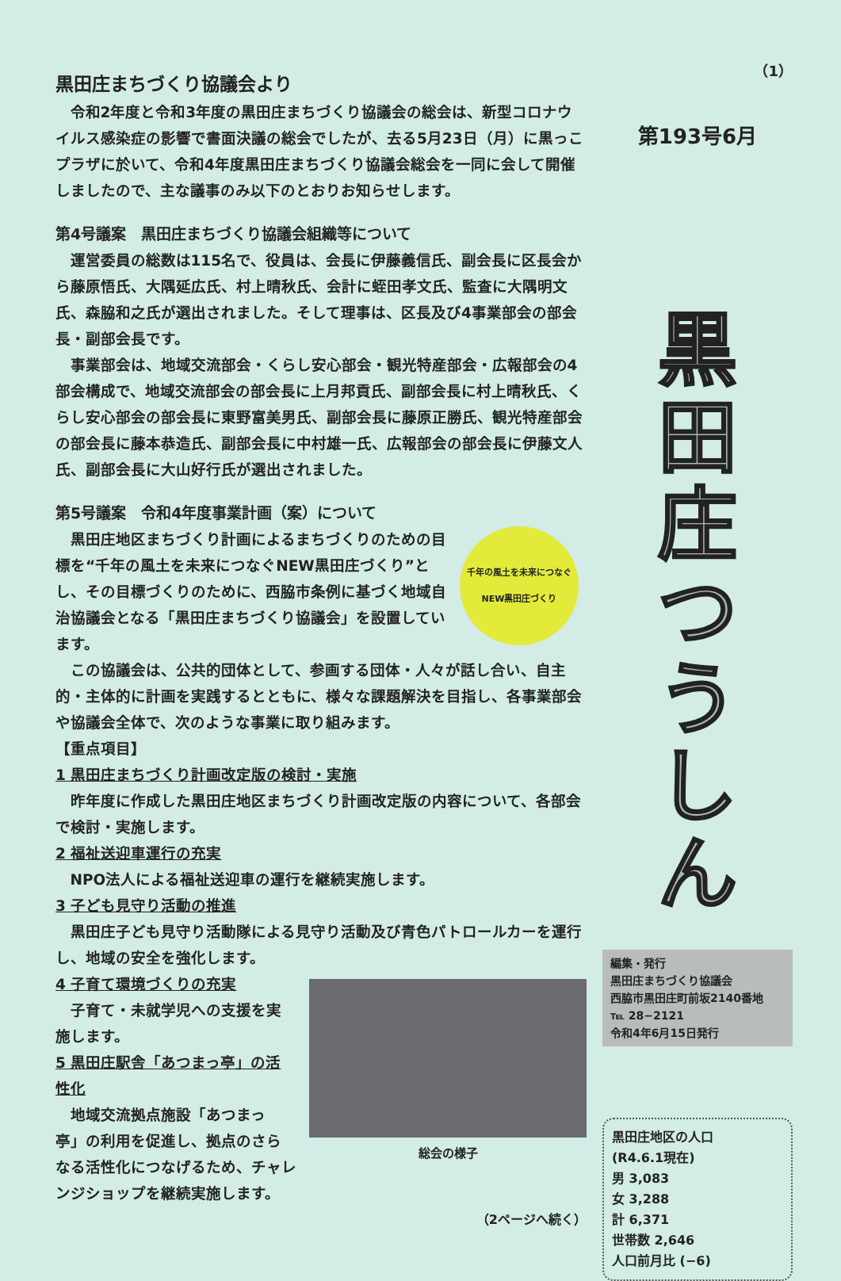黒田庄まちづくり協議会より
令和2年度と令和3年度の黒田庄まちづくり協議会の総会は、新型コロナウイルス感染症の影響で書面決議の総会でしたが、去る5月23日（月）に黒っこプラザに於いて、令和4年度黒田庄まちづくり協議会総会を一同に会して開催しましたので、主な議事のみ以下のとおりお知らせします。
第4号議案　黒田庄まちづくり協議会組織等について
運営委員の総数は115名で、役員は、会長に伊藤義信氏、副会長に区長会から藤原悟氏、大隅延広氏、村上晴秋氏、会計に蛭田孝文氏、監査に大隅明文氏、森脇和之氏が選出されました。そして理事は、区長及び4事業部会の部会長・副部会長です。
事業部会は、地域交流部会・くらし安心部会・観光特産部会・広報部会の4部会構成で、地域交流部会の部会長に上月邦貢氏、副部会長に村上晴秋氏、くらし安心部会の部会長に東野富美男氏、副部会長に藤原正勝氏、観光特産部会の部会長に藤本恭造氏、副部会長に中村雄一氏、広報部会の部会長に伊藤文人氏、副部会長に大山好行氏が選出されました。
第5号議案　令和4年度事業計画（案）について
千年の風土を未来につなぐNEW黒田庄づくり
黒田庄地区まちづくり計画によるまちづくりのための目標を“千年の風土を未来につなぐNEW黒田庄づくり”とし、その目標づくりのために、西脇市条例に基づく地域自治協議会となる「黒田庄まちづくり協議会」を設置しています。
この協議会は、公共的団体として、参画する団体・人々が話し合い、自主的・主体的に計画を実践するとともに、様々な課題解決を目指し、各事業部会や協議会全体で、次のような事業に取り組みます。
【重点項目】
1 黒田庄まちづくり計画改定版の検討・実施
昨年度に作成した黒田庄地区まちづくり計画改定版の内容について、各部会で検討・実施します。
2 福祉送迎車運行の充実
NPO法人による福祉送迎車の運行を継続実施します。
3 子ども見守り活動の推進
黒田庄子ども見守り活動隊による見守り活動及び青色パトロールカーを運行し、地域の安全を強化します。
総会の様子
4 子育て環境づくりの充実
子育て・未就学児への支援を実施します。
5 黒田庄駅舎「あつまっ亭」の活性化
地域交流拠点施設「あつまっ亭」の利用を促進し、拠点のさらなる活性化につなげるため、チャレンジショップを継続実施します。
（2ページへ続く）
（1）
第193号6月
黒
田
庄
つ
う
し
ん
編集・発行
黒田庄まちづくり協議会
西脇市黒田庄町前坂2140番地
℡ 28−2121
令和4年6月15日発行
黒田庄地区の人口
(R4.6.1現在)
男 3,083
女 3,288
計 6,371
世帯数 2,646
人口前月比 (−6)